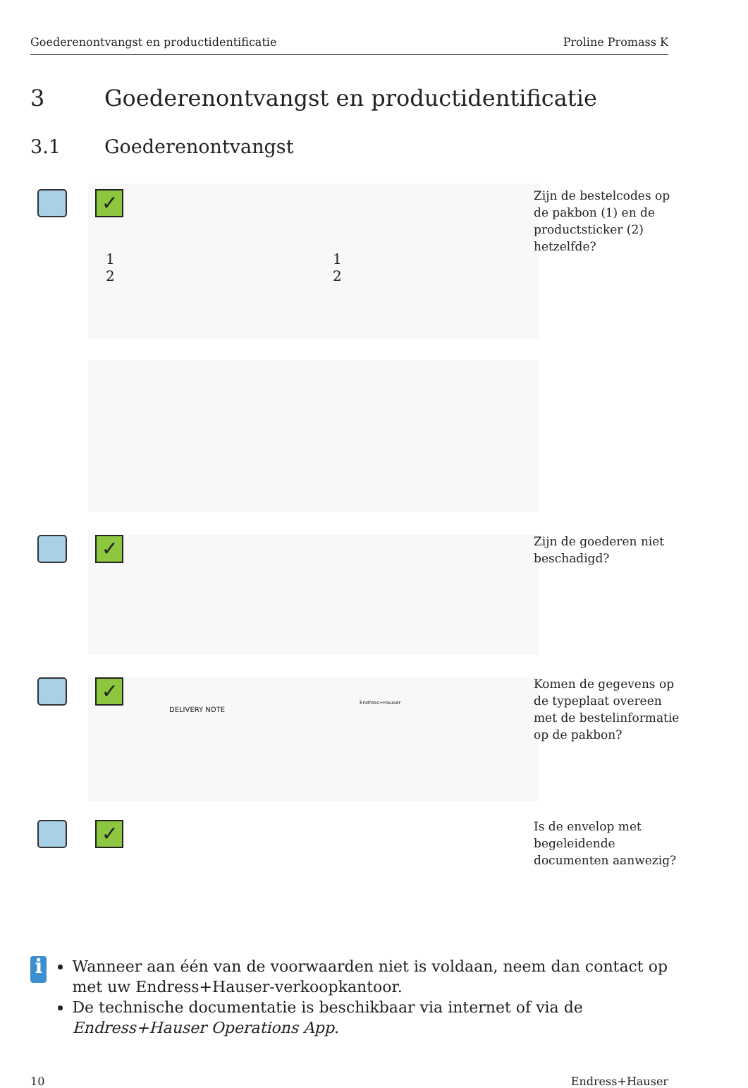Goederenontvangst en productidentificatie Proline Promass K
3 Goederenontvangst en productidentificatie
3.1 Goederenontvangst
✓
1
2
1
2
Zijn de bestelcodes op
de pakbon (1) en de
productsticker (2)
hetzelfde?
✓
Zijn de goederen niet
beschadigd?
✓
DELIVERY NOTE
Endress+Hauser
Komen de gegevens op
de typeplaat overeen
met de bestelinformatie
op de pakbon?
✓
Is de envelop met
begeleidende
documenten aanwezig?
i
Wanneer aan één van de voorwaarden niet is voldaan, neem dan contact op met uw Endress+Hauser-verkoopkantoor.
De technische documentatie is beschikbaar via internet of via de Endress+Hauser Operations App.
10 Endress+Hauser